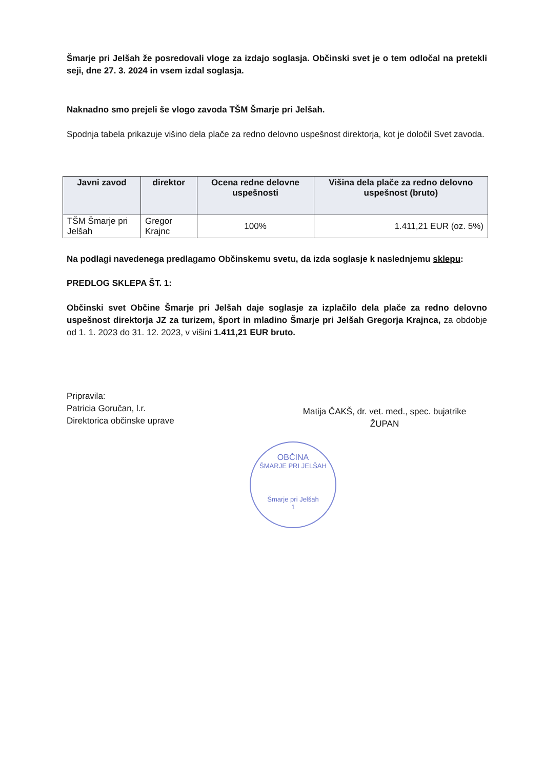Šmarje pri Jelšah že posredovali vloge za izdajo soglasja. Občinski svet je o tem odločal na pretekli seji, dne 27. 3. 2024 in vsem izdal soglasja.
Naknadno smo prejeli še vlogo zavoda TŠM Šmarje pri Jelšah.
Spodnja tabela prikazuje višino dela plače za redno delovno uspešnost direktorja, kot je določil Svet zavoda.
| Javni zavod | direktor | Ocena redne delovne uspešnosti | Višina dela plače za redno delovno uspešnost (bruto) |
| --- | --- | --- | --- |
| TŠM Šmarje pri Jelšah | Gregor Krajnc | 100% | 1.411,21 EUR (oz. 5%) |
Na podlagi navedenega predlagamo Občinskemu svetu, da izda soglasje k naslednjemu sklepu:
PREDLOG SKLEPA ŠT. 1:
Občinski svet Občine Šmarje pri Jelšah daje soglasje za izplačilo dela plače za redno delovno uspešnost direktorja JZ za turizem, šport in mladino Šmarje pri Jelšah Gregorja Krajnca, za obdobje od 1. 1. 2023 do 31. 12. 2023, v višini 1.411,21 EUR bruto.
Pripravila:
Patricia Goručan, l.r.
Direktorica občinske uprave
Matija ČAKŠ, dr. vet. med., spec. bujatrike
ŽUPAN
OBČINA
ŠMARJE PRI JELŠAH
Šmarje pri Jelšah
1